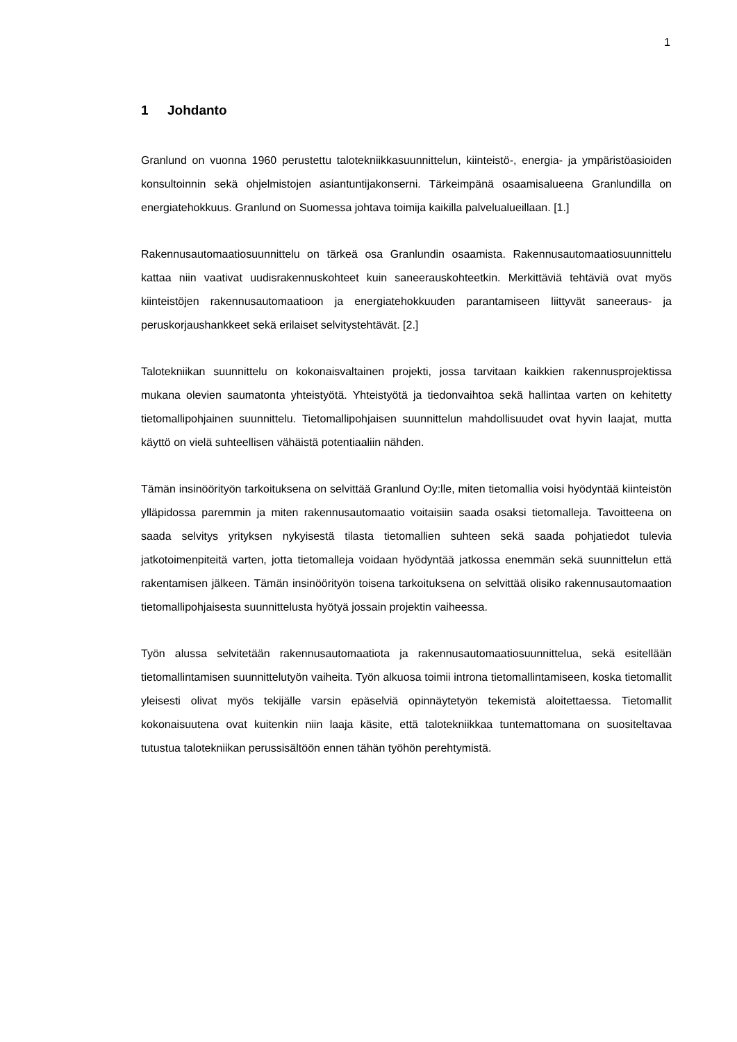1
1 Johdanto
Granlund on vuonna 1960 perustettu talotekniikkasuunnittelun, kiinteistö-, energia- ja ympäristöasioiden konsultoinnin sekä ohjelmistojen asiantuntijakonserni. Tärkeimpänä osaamisalueena Granlundilla on energiatehokkuus. Granlund on Suomessa johtava toimija kaikilla palvelualueillaan. [1.]
Rakennusautomaatiosuunnittelu on tärkeä osa Granlundin osaamista. Rakennusautomaatiosuunnittelu kattaa niin vaativat uudisrakennuskohteet kuin saneerauskohteetkin. Merkittäviä tehtäviä ovat myös kiinteistöjen rakennusautomaatioon ja energiatehokkuuden parantamiseen liittyvät saneeraus- ja peruskorjaushankkeet sekä erilaiset selvitystehtävät. [2.]
Talotekniikan suunnittelu on kokonaisvaltainen projekti, jossa tarvitaan kaikkien rakennusprojektissa mukana olevien saumatonta yhteistyötä. Yhteistyötä ja tiedonvaihtoa sekä hallintaa varten on kehitetty tietomallipohjainen suunnittelu. Tietomallipohjaisen suunnittelun mahdollisuudet ovat hyvin laajat, mutta käyttö on vielä suhteellisen vähäistä potentiaaliin nähden.
Tämän insinöörityön tarkoituksena on selvittää Granlund Oy:lle, miten tietomallia voisi hyödyntää kiinteistön ylläpidossa paremmin ja miten rakennusautomaatio voitaisiin saada osaksi tietomalleja. Tavoitteena on saada selvitys yrityksen nykyisestä tilasta tietomallien suhteen sekä saada pohjatiedot tulevia jatkotoimenpiteitä varten, jotta tietomalleja voidaan hyödyntää jatkossa enemmän sekä suunnittelun että rakentamisen jälkeen. Tämän insinöörityön toisena tarkoituksena on selvittää olisiko rakennusautomaation tietomallipohjaisesta suunnittelusta hyötyä jossain projektin vaiheessa.
Työn alussa selvitetään rakennusautomaatiota ja rakennusautomaatiosuunnittelua, sekä esitellään tietomallintamisen suunnittelutyön vaiheita. Työn alkuosa toimii introna tietomallintamiseen, koska tietomallit yleisesti olivat myös tekijälle varsin epäselviä opinnäytetyön tekemistä aloitettaessa. Tietomallit kokonaisuutena ovat kuitenkin niin laaja käsite, että talotekniikkaa tuntemattomana on suositeltavaa tutustua talotekniikan perussisältöön ennen tähän työhön perehtymistä.